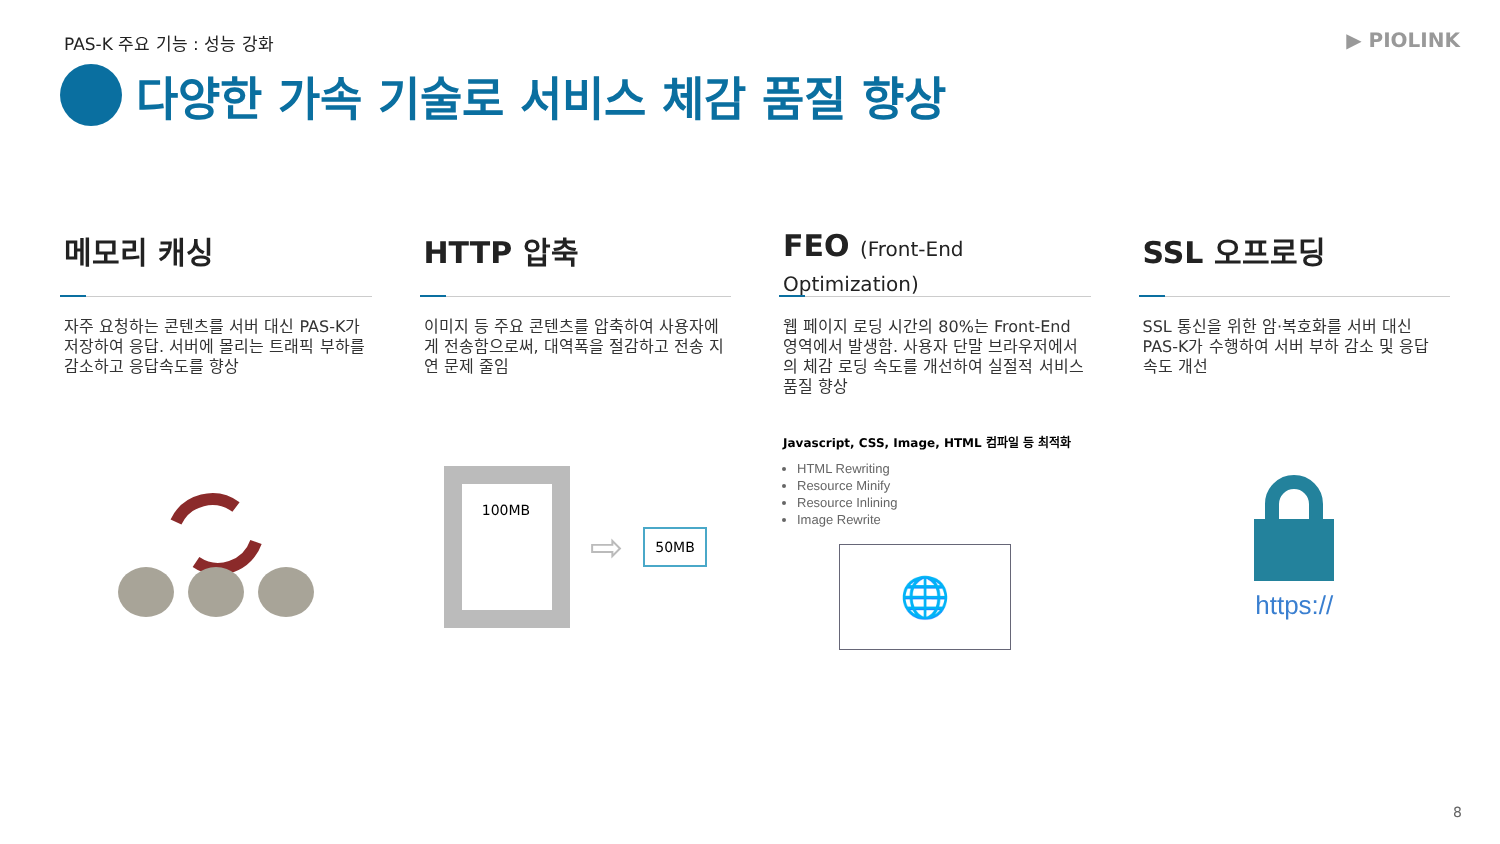PAS-K 주요 기능 : 성능 강화 ▶ PIOLINK
다양한 가속 기술로 서비스 체감 품질 향상
메모리 캐싱
자주 요청하는 콘텐츠를 서버 대신 PAS-K가 저장하여 응답. 서버에 몰리는 트래픽 부하를 감소하고 응답속도를 향상
HTTP 압축
이미지 등 주요 콘텐츠를 압축하여 사용자에게 전송함으로써, 대역폭을 절감하고 전송 지연 문제 줄임
100MB
⇨
50MB
FEO (Front-End Optimization)
웹 페이지 로딩 시간의 80%는 Front-End 영역에서 발생함. 사용자 단말 브라우저에서의 체감 로딩 속도를 개선하여 실절적 서비스 품질 향상
Javascript, CSS, Image, HTML 컴파일 등 최적화
HTML Rewriting
Resource Minify
Resource Inlining
Image Rewrite
🌐
SSL 오프로딩
SSL 통신을 위한 암·복호화를 서버 대신 PAS-K가 수행하여 서버 부하 감소 및 응답 속도 개선
https://
8